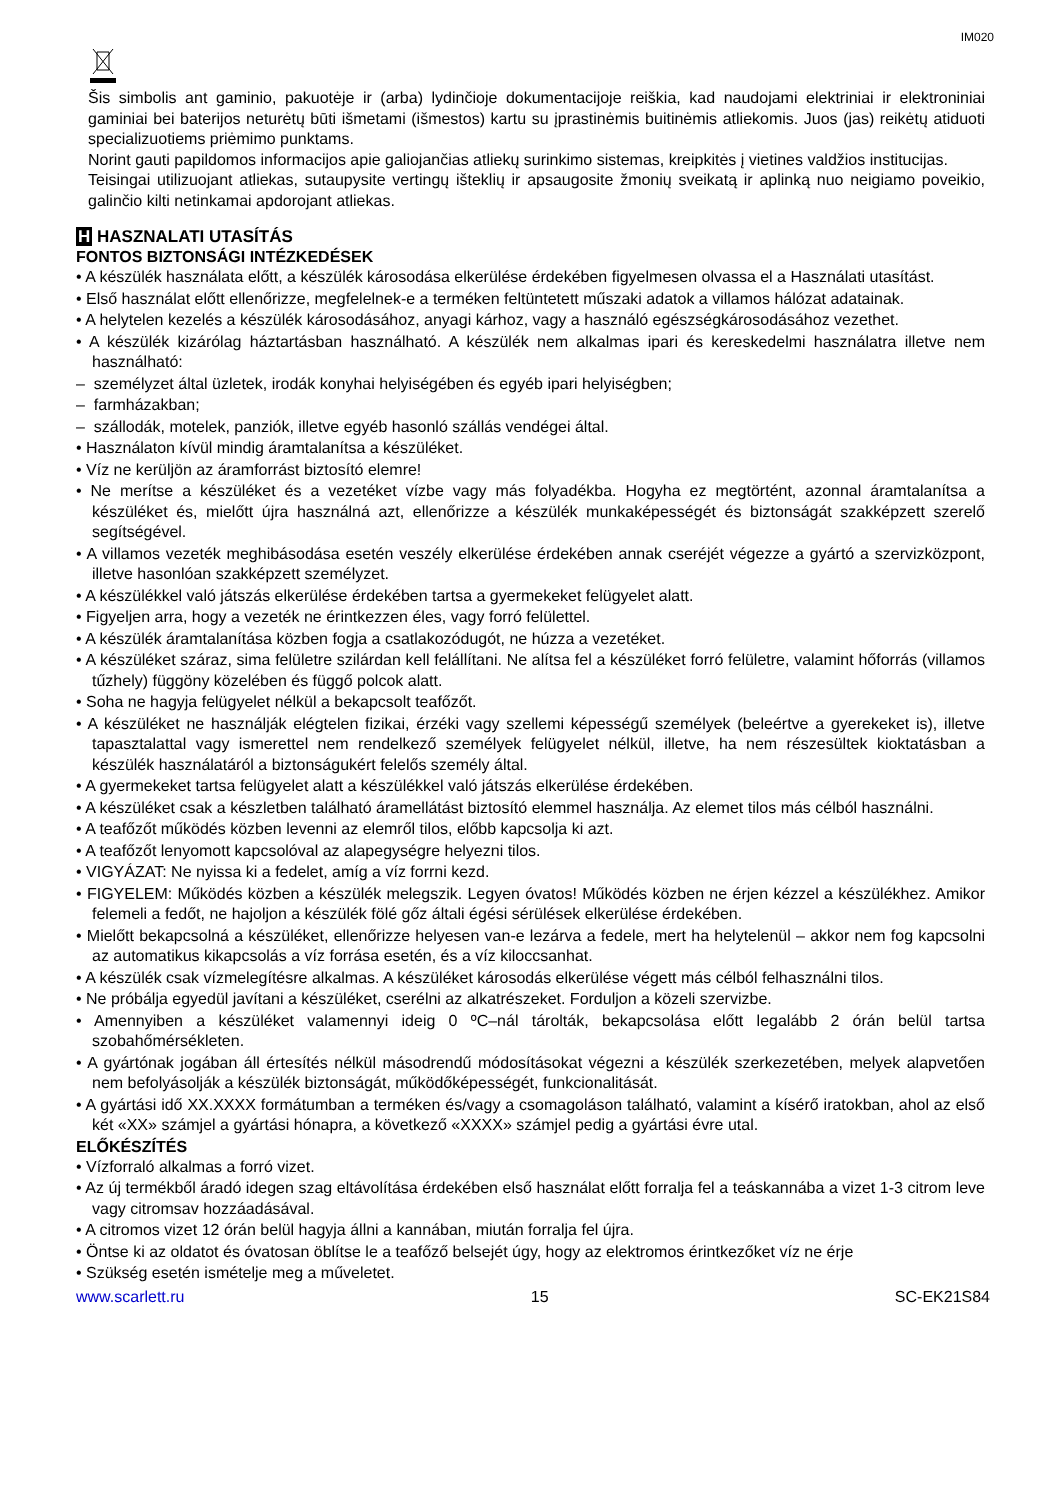IM020
Šis simbolis ant gaminio, pakuotėje ir (arba) lydinčioje dokumentacijoje reiškia, kad naudojami elektriniai ir elektroniniai gaminiai bei baterijos neturėtų būti išmetami (išmestos) kartu su įprastinėmis buitinėmis atliekomis. Juos (jas) reikėtų atiduoti specializuotiems priėmimo punktams.
Norint gauti papildomos informacijos apie galiojančias atliekų surinkimo sistemas, kreipkitės į vietines valdžios institucijas.
Teisingai utilizuojant atliekas, sutaupysite vertingų išteklių ir apsaugosite žmonių sveikatą ir aplinką nuo neigiamo poveikio, galinčio kilti netinkamai apdorojant atliekas.
H HASZNALATI UTASÍTÁS
FONTOS BIZTONSÁGI INTÉZKEDÉSEK
• A készülék használata előtt, a készülék károsodása elkerülése érdekében figyelmesen olvassa el a Használati utasítást.
• Első használat előtt ellenőrizze, megfelelnek-e a terméken feltüntetett műszaki adatok a villamos hálózat adatainak.
• A helytelen kezelés a készülék károsodásához, anyagi kárhoz, vagy a használó egészségkárosodásához vezethet.
• A készülék kizárólag háztartásban használható. A készülék nem alkalmas ipari és kereskedelmi használatra illetve nem használható:
– személyzet által üzletek, irodák konyhai helyiségében és egyéb ipari helyiségben;
– farmházakban;
– szállodák, motelek, panziók, illetve egyéb hasonló szállás vendégei által.
• Használaton kívül mindig áramtalanítsa a készüléket.
• Víz ne kerüljön az áramforrást biztosító elemre!
• Ne merítse a készüléket és a vezetéket vízbe vagy más folyadékba. Hogyha ez megtörtént, azonnal áramtalanítsa a készüléket és, mielőtt újra használná azt, ellenőrizze a készülék munkaképességét és biztonságát szakképzett szerelő segítségével.
• A villamos vezeték meghibásodása esetén veszély elkerülése érdekében annak cseréjét végezze a gyártó a szervizközpont, illetve hasonlóan szakképzett személyzet.
• A készülékkel való játszás elkerülése érdekében tartsa a gyermekeket felügyelet alatt.
• Figyeljen arra, hogy a vezeték ne érintkezzen éles, vagy forró felülettel.
• A készülék áramtalanítása közben fogja a csatlakozódugót, ne húzza a vezetéket.
• A készüléket száraz, sima felületre szilárdan kell felállítani. Ne alítsa fel a készüléket forró felületre, valamint hőforrás (villamos tűzhely) függöny közelében és függő polcok alatt.
• Soha ne hagyja felügyelet nélkül a bekapcsolt teafőzőt.
• A készüléket ne használják elégtelen fizikai, érzéki vagy szellemi képességű személyek (beleértve a gyerekeket is), illetve tapasztalattal vagy ismerettel nem rendelkező személyek felügyelet nélkül, illetve, ha nem részesültek kioktatásban a készülék használatáról a biztonságukért felelős személy által.
• A gyermekeket tartsa felügyelet alatt a készülékkel való játszás elkerülése érdekében.
• A készüléket csak a készletben található áramellátást biztosító elemmel használja. Az elemet tilos más célból használni.
• A teafőzőt működés közben levenni az elemről tilos, előbb kapcsolja ki azt.
• A teafőzőt lenyomott kapcsolóval az alapegységre helyezni tilos.
• VIGYÁZAT: Ne nyissa ki a fedelet, amíg a víz forrni kezd.
• FIGYELEM: Működés közben a készülék melegszik. Legyen óvatos! Működés közben ne érjen kézzel a készülékhez. Amikor felemeli a fedőt, ne hajoljon a készülék fölé gőz általi égési sérülések elkerülése érdekében.
• Mielőtt bekapcsolná a készüléket, ellenőrizze helyesen van-e lezárva a fedele, mert ha helytelenül – akkor nem fog kapcsolni az automatikus kikapcsolás a víz forrása esetén, és a víz kiloccsanhat.
• A készülék csak vízmelegítésre alkalmas. A készüléket károsodás elkerülése végett más célból felhasználni tilos.
• Ne próbálja egyedül javítani a készüléket, cserélni az alkatrészeket. Forduljon a közeli szervizbe.
• Amennyiben a készüléket valamennyi ideig 0 ºC–nál tárolták, bekapcsolása előtt legalább 2 órán belül tartsa szobahőmérsékleten.
• A gyártónak jogában áll értesítés nélkül másodrendű módosításokat végezni a készülék szerkezetében, melyek alapvetően nem befolyásolják a készülék biztonságát, működőképességét, funkcionalitását.
• A gyártási idő XX.XXXX formátumban a terméken és/vagy a csomagoláson található, valamint a kísérő iratokban, ahol az első két «XX» számjel a gyártási hónapra, a következő «XXXX» számjel pedig a gyártási évre utal.
ELŐKÉSZÍTÉS
• Vízforraló alkalmas a forró vizet.
• Az új termékből áradó idegen szag eltávolítása érdekében első használat előtt forralja fel a teáskannába a vizet 1-3 citrom leve vagy citromsav hozzáadásával.
• A citromos vizet 12 órán belül hagyja állni a kannában, miután forralja fel újra.
• Öntse ki az oldatot és óvatosan öblítse le a teafőző belsejét úgy, hogy az elektromos érintkezőket víz ne érje
• Szükség esetén ismételje meg a műveletet.
www.scarlett.ru 15 SC-EK21S84